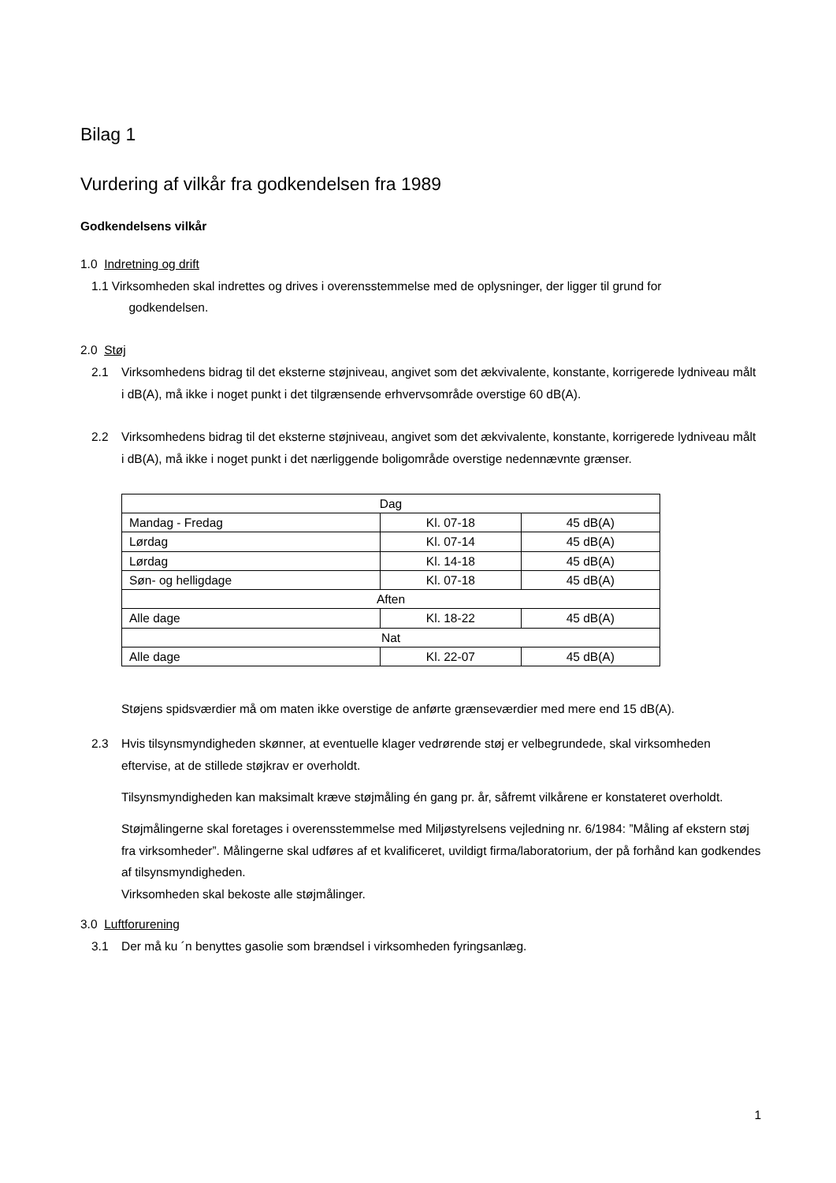Bilag 1
Vurdering af vilkår fra godkendelsen fra 1989
Godkendelsens vilkår
1.0 Indretning og drift
1.1 Virksomheden skal indrettes og drives i overensstemmelse med de oplysninger, der ligger til grund for
godkendelsen.
2.0 Støj
2.1 Virksomhedens bidrag til det eksterne støjniveau, angivet som det ækvivalente, konstante, korrigerede lydniveau målt i dB(A), må ikke i noget punkt i det tilgrænsende erhvervsområde overstige 60 dB(A).
2.2 Virksomhedens bidrag til det eksterne støjniveau, angivet som det ækvivalente, konstante, korrigerede lydniveau målt i dB(A), må ikke i noget punkt i det nærliggende boligområde overstige nedennævnte grænser.
| Dag | | |
| Mandag - Fredag | Kl. 07-18 | 45 dB(A) |
| Lørdag | Kl. 07-14 | 45 dB(A) |
| Lørdag | Kl. 14-18 | 45 dB(A) |
| Søn- og helligdage | Kl. 07-18 | 45 dB(A) |
| Aften | | |
| Alle dage | Kl. 18-22 | 45 dB(A) |
| Nat | | |
| Alle dage | Kl. 22-07 | 45 dB(A) |
Støjens spidsværdier må om maten ikke overstige de anførte grænseværdier med mere end 15 dB(A).
2.3 Hvis tilsynsmyndigheden skønner, at eventuelle klager vedrørende støj er velbegrundede, skal virksomheden eftervise, at de stillede støjkrav er overholdt.
Tilsynsmyndigheden kan maksimalt kræve støjmåling én gang pr. år, såfremt vilkårene er konstateret overholdt.
Støjmålingerne skal foretages i overensstemmelse med Miljøstyrelsens vejledning nr. 6/1984: ”Måling af ekstern støj fra virksomheder”. Målingerne skal udføres af et kvalificeret, uvildigt firma/laboratorium, der på forhånd kan godkendes af tilsynsmyndigheden.
Virksomheden skal bekoste alle støjmålinger.
3.0 Luftforurening
3.1 Der må ku ´n benyttes gasolie som brændsel i virksomheden fyringsanlæg.
1